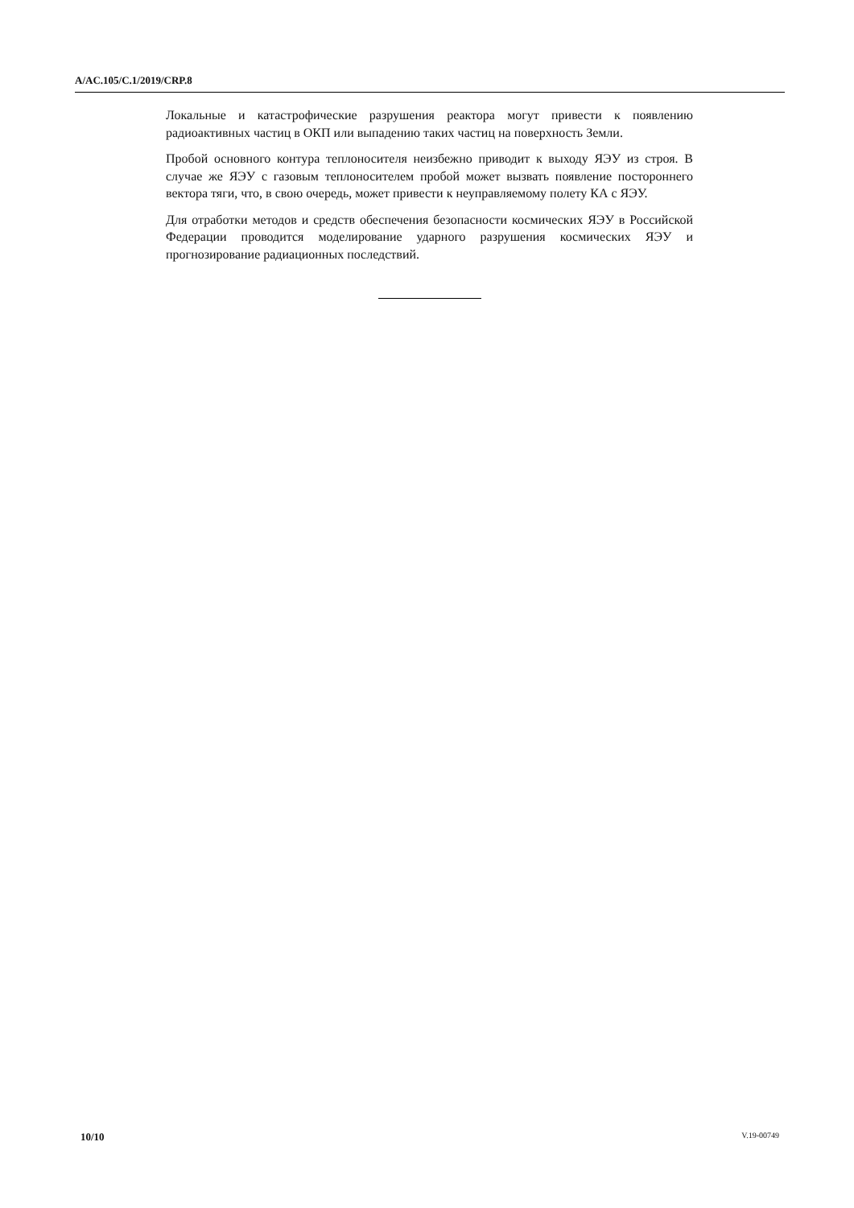A/AC.105/C.1/2019/CRP.8
Локальные и катастрофические разрушения реактора могут привести к появлению радиоактивных частиц в ОКП или выпадению таких частиц на поверхность Земли.
Пробой основного контура теплоносителя неизбежно приводит к выходу ЯЭУ из строя. В случае же ЯЭУ с газовым теплоносителем пробой может вызвать появление постороннего вектора тяги, что, в свою очередь, может привести к неуправляемому полету КА с ЯЭУ.
Для отработки методов и средств обеспечения безопасности космических ЯЭУ в Российской Федерации проводится моделирование ударного разрушения космических ЯЭУ и прогнозирование радиационных последствий.
10/10 V.19-00749